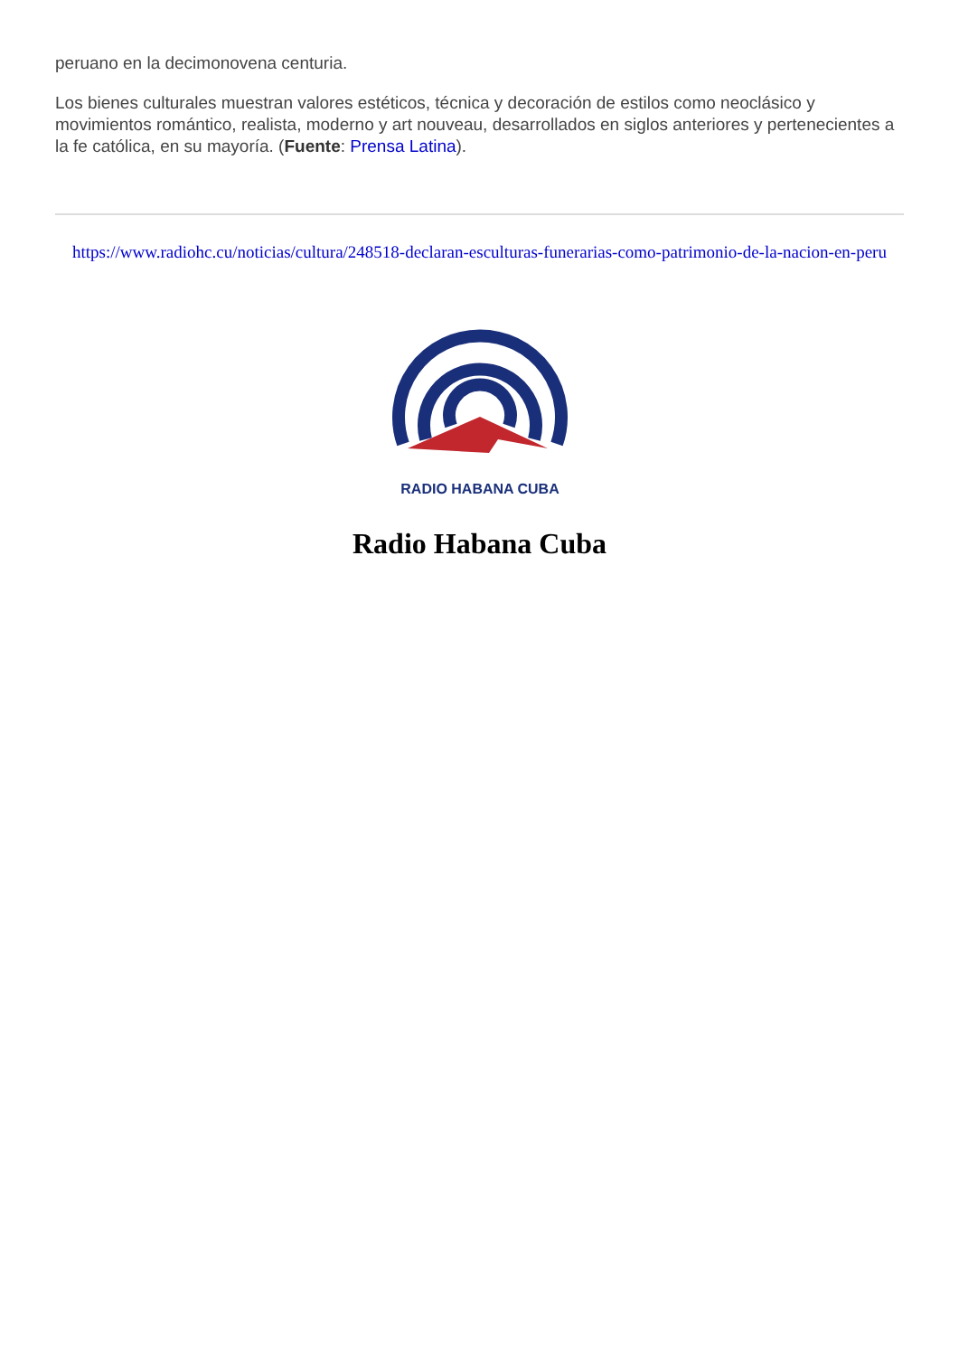peruano en la decimonovena centuria.
Los bienes culturales muestran valores estéticos, técnica y decoración de estilos como neoclásico y movimientos romántico, realista, moderno y art nouveau, desarrollados en siglos anteriores y pertenecientes a la fe católica, en su mayoría. (Fuente: Prensa Latina).
https://www.radiohc.cu/noticias/cultura/248518-declaran-esculturas-funerarias-como-patrimonio-de-la-nacion-en-peru
RADIO HABANA CUBA
Radio Habana Cuba